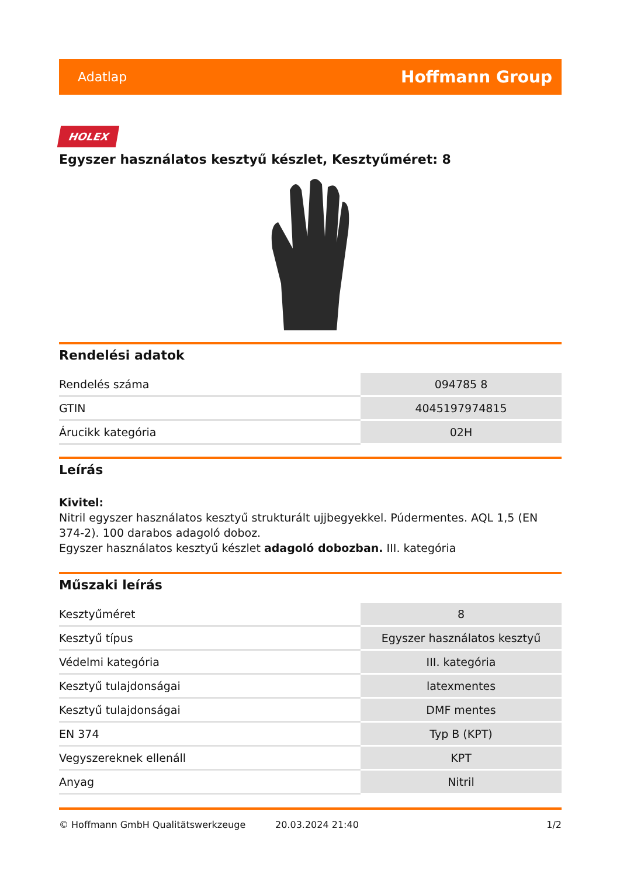Adatlap Hoffmann Group
HOLEX
Egyszer használatos kesztyű készlet, Kesztyűméret: 8
Rendelési adatok
| Rendelés száma | 094785 8 |
| GTIN | 4045197974815 |
| Árucikk kategória | 02H |
Leírás
Kivitel:
Nitril egyszer használatos kesztyű strukturált ujjbegyekkel. Púdermentes. AQL 1,5 (EN 374-2). 100 darabos adagoló doboz.
Egyszer használatos kesztyű készlet adagoló dobozban. III. kategória
Műszaki leírás
| Kesztyűméret | 8 |
| Kesztyű típus | Egyszer használatos kesztyű |
| Védelmi kategória | III. kategória |
| Kesztyű tulajdonságai | latexmentes |
| Kesztyű tulajdonságai | DMF mentes |
| EN 374 | Typ B (KPT) |
| Vegyszereknek ellenáll | KPT |
| Anyag | Nitril |
© Hoffmann GmbH Qualitätswerkzeuge 20.03.2024 21:40 1/2